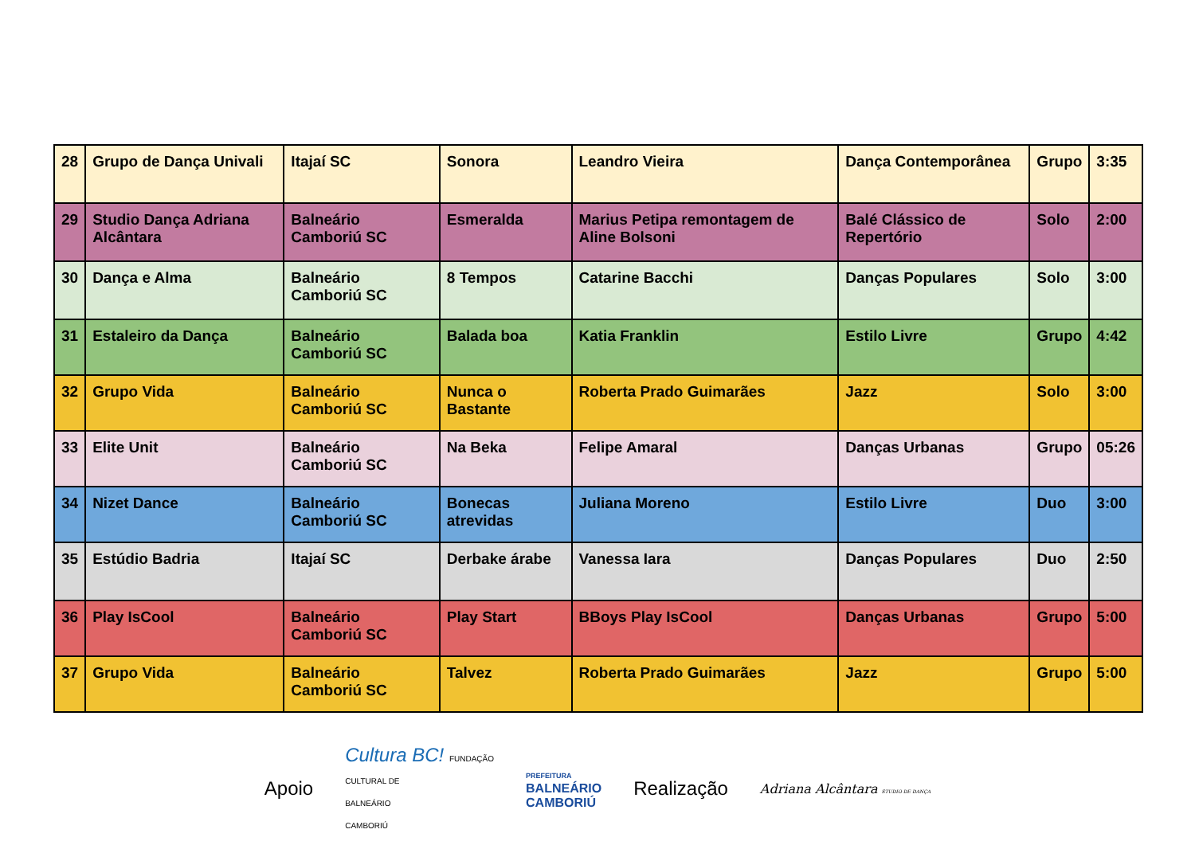| 28 | Grupo de Dança Univali | Itajaí SC | Sonora | Leandro Vieira | Dança Contemporânea | Grupo | 3:35 |
| 29 | Studio Dança Adriana Alcântara | Balneário Camboriú SC | Esmeralda | Marius Petipa remontagem de Aline Bolsoni | Balé Clássico de Repertório | Solo | 2:00 |
| 30 | Dança e Alma | Balneário Camboriú SC | 8 Tempos | Catarine Bacchi | Danças Populares | Solo | 3:00 |
| 31 | Estaleiro da Dança | Balneário Camboriú SC | Balada boa | Katia Franklin | Estilo Livre | Grupo | 4:42 |
| 32 | Grupo Vida | Balneário Camboriú SC | Nunca o Bastante | Roberta Prado Guimarães | Jazz | Solo | 3:00 |
| 33 | Elite Unit | Balneário Camboriú SC | Na Beka | Felipe Amaral | Danças Urbanas | Grupo | 05:26 |
| 34 | Nizet Dance | Balneário Camboriú SC | Bonecas atrevidas | Juliana Moreno | Estilo Livre | Duo | 3:00 |
| 35 | Estúdio Badria | Itajaí SC | Derbake árabe | Vanessa Iara | Danças Populares | Duo | 2:50 |
| 36 | Play IsCool | Balneário Camboriú SC | Play Start | BBoys Play IsCool | Danças Urbanas | Grupo | 5:00 |
| 37 | Grupo Vida | Balneário Camboriú SC | Talvez | Roberta Prado Guimarães | Jazz | Grupo | 5:00 |
Apoio Cultura BC! FUNDAÇÃO
CULTURAL DE
BALNEÁRIO
CAMBORIÚ PREFEITURA
BALNEÁRIO
CAMBORIÚ Realização Adriana Alcântara STUDIO DE DANÇA